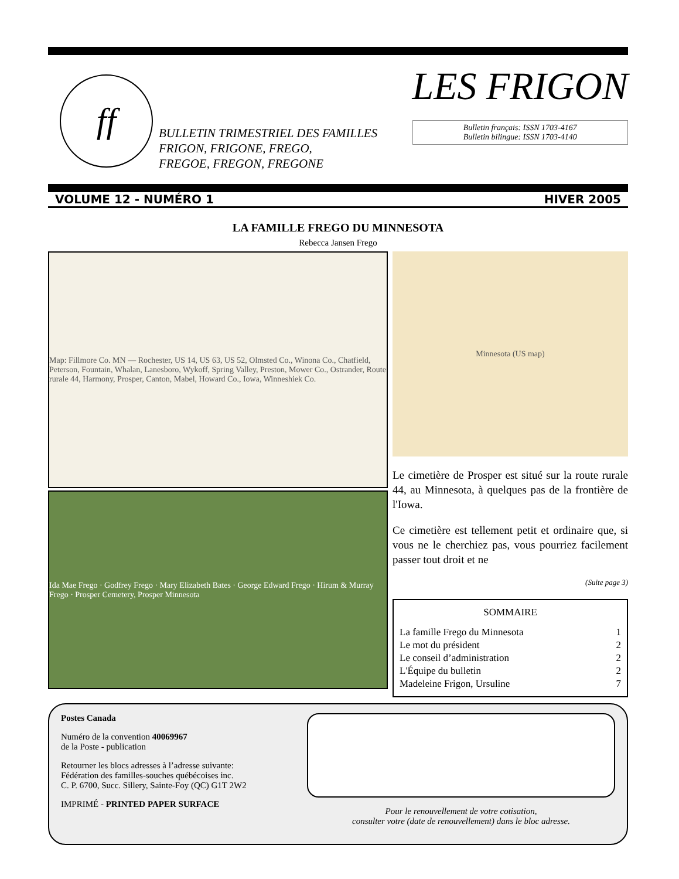ff
BULLETIN TRIMESTRIEL DES FAMILLES
FRIGON, FRIGONE, FREGO,
FREGOE, FREGON, FREGONE
LES FRIGON
Bulletin français: ISSN 1703-4167
Bulletin bilingue: ISSN 1703-4140
VOLUME 12 - NUMÉRO 1 HIVER 2005
LA FAMILLE FREGO DU MINNESOTA
Rebecca Jansen Frego
Map: Fillmore Co. MN — Rochester, US 14, US 63, US 52, Olmsted Co., Winona Co., Chatfield, Peterson, Fountain, Whalan, Lanesboro, Wykoff, Spring Valley, Preston, Mower Co., Ostrander, Route rurale 44, Harmony, Prosper, Canton, Mabel, Howard Co., Iowa, Winneshiek Co.
Ida Mae Frego · Godfrey Frego · Mary Elizabeth Bates · George Edward Frego · Hirum & Murray Frego · Prosper Cemetery, Prosper Minnesota
Minnesota (US map)
Le cimetière de Prosper est situé sur la route rurale 44, au Minnesota, à quelques pas de la frontière de l'Iowa.
Ce cimetière est tellement petit et ordinaire que, si vous ne le cherchiez pas, vous pourriez facilement passer tout droit et ne
(Suite page 3)
SOMMAIRE
La famille Frego du Minnesota 1
Le mot du président 2
Le conseil d’administration 2
L'Équipe du bulletin 2
Madeleine Frigon, Ursuline 7
Postes Canada
Numéro de la convention 40069967
de la Poste - publication
Retourner les blocs adresses à l’adresse suivante:
Fédération des familles-souches québécoises inc.
C. P. 6700, Succ. Sillery, Sainte-Foy (QC) G1T 2W2
IMPRIMÉ - PRINTED PAPER SURFACE
Pour le renouvellement de votre cotisation,
consulter votre (date de renouvellement) dans le bloc adresse.